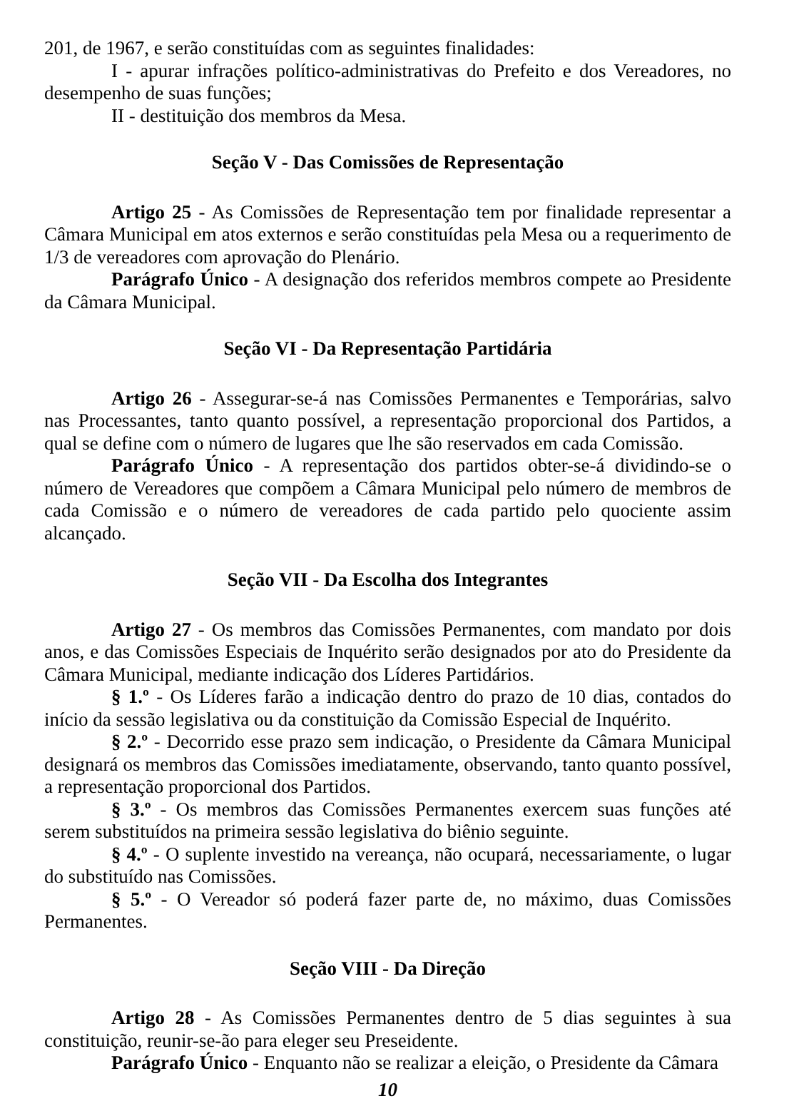201, de 1967, e serão constituídas com as seguintes finalidades:
I - apurar infrações político-administrativas do Prefeito e dos Vereadores, no desempenho de suas funções;
II - destituição dos membros da Mesa.
Seção V - Das Comissões de Representação
Artigo 25 - As Comissões de Representação tem por finalidade representar a Câmara Municipal em atos externos e serão constituídas pela Mesa ou a requerimento de 1/3 de vereadores com aprovação do Plenário.
Parágrafo Único - A designação dos referidos membros compete ao Presidente da Câmara Municipal.
Seção VI - Da Representação Partidária
Artigo 26 - Assegurar-se-á nas Comissões Permanentes e Temporárias, salvo nas Processantes, tanto quanto possível, a representação proporcional dos Partidos, a qual se define com o número de lugares que lhe são reservados em cada Comissão.
Parágrafo Único - A representação dos partidos obter-se-á dividindo-se o número de Vereadores que compõem a Câmara Municipal pelo número de membros de cada Comissão e o número de vereadores de cada partido pelo quociente assim alcançado.
Seção VII - Da Escolha dos Integrantes
Artigo 27 - Os membros das Comissões Permanentes, com mandato por dois anos, e das Comissões Especiais de Inquérito serão designados por ato do Presidente da Câmara Municipal, mediante indicação dos Líderes Partidários.
§ 1.º - Os Líderes farão a indicação dentro do prazo de 10 dias, contados do início da sessão legislativa ou da constituição da Comissão Especial de Inquérito.
§ 2.º - Decorrido esse prazo sem indicação, o Presidente da Câmara Municipal designará os membros das Comissões imediatamente, observando, tanto quanto possível, a representação proporcional dos Partidos.
§ 3.º - Os membros das Comissões Permanentes exercem suas funções até serem substituídos na primeira sessão legislativa do biênio seguinte.
§ 4.º - O suplente investido na vereança, não ocupará, necessariamente, o lugar do substituído nas Comissões.
§ 5.º - O Vereador só poderá fazer parte de, no máximo, duas Comissões Permanentes.
Seção VIII - Da Direção
Artigo 28 - As Comissões Permanentes dentro de 5 dias seguintes à sua constituição, reunir-se-ão para eleger seu Preseidente.
Parágrafo Único - Enquanto não se realizar a eleição, o Presidente da Câmara
10